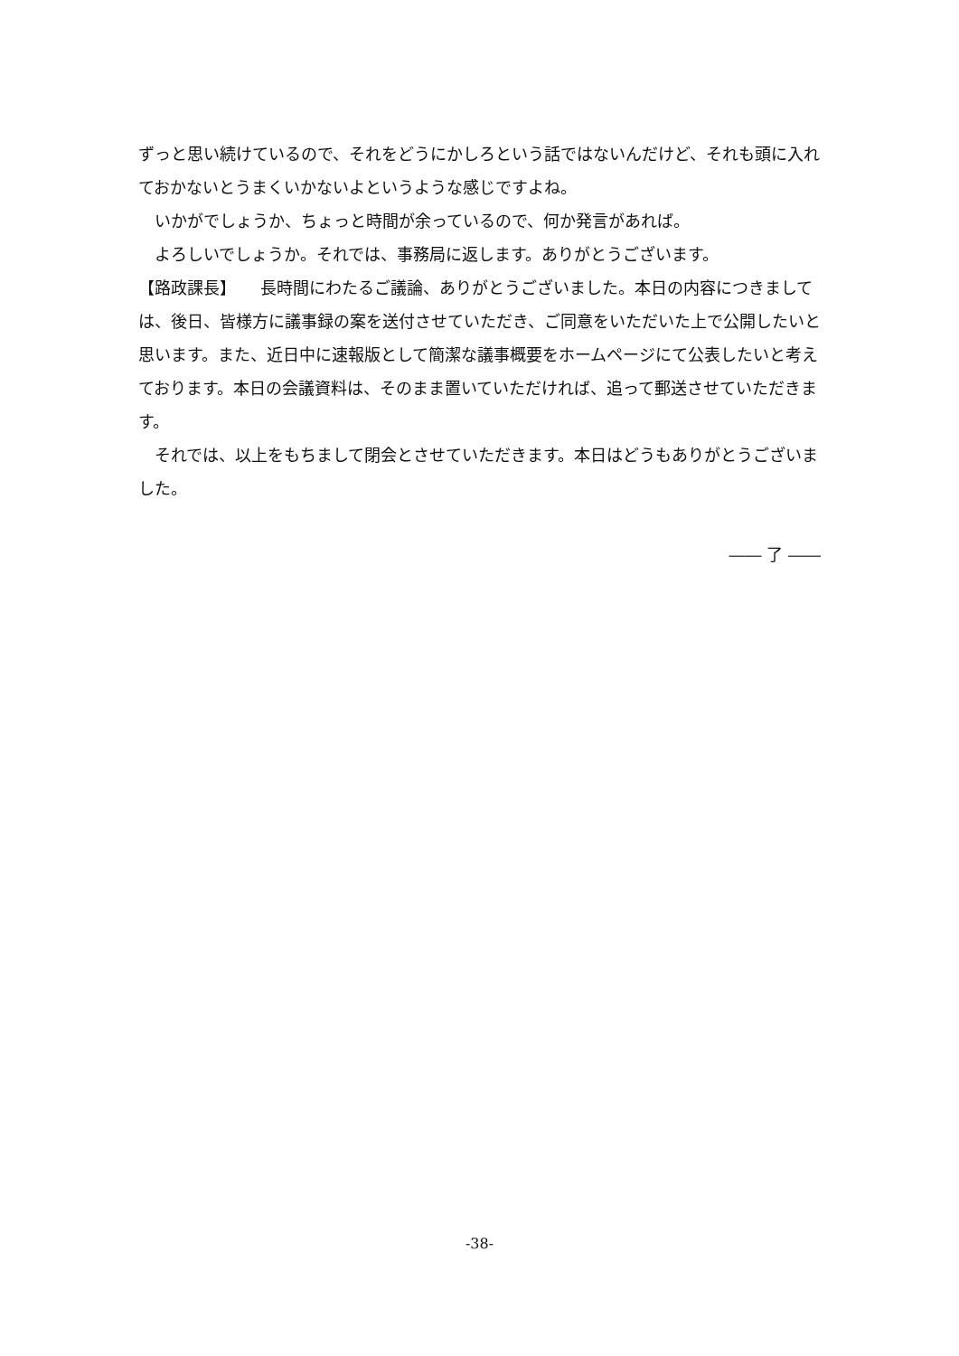ずっと思い続けているので、それをどうにかしろという話ではないんだけど、それも頭に入れておかないとうまくいかないよというような感じですよね。
　いかがでしょうか、ちょっと時間が余っているので、何か発言があれば。
　よろしいでしょうか。それでは、事務局に返します。ありがとうございます。
【路政課長】　　長時間にわたるご議論、ありがとうございました。本日の内容につきましては、後日、皆様方に議事録の案を送付させていただき、ご同意をいただいた上で公開したいと思います。また、近日中に速報版として簡潔な議事概要をホームページにて公表したいと考えております。本日の会議資料は、そのまま置いていただければ、追って郵送させていただきます。
　それでは、以上をもちまして閉会とさせていただきます。本日はどうもありがとうございました。
―― 了 ――
-38-